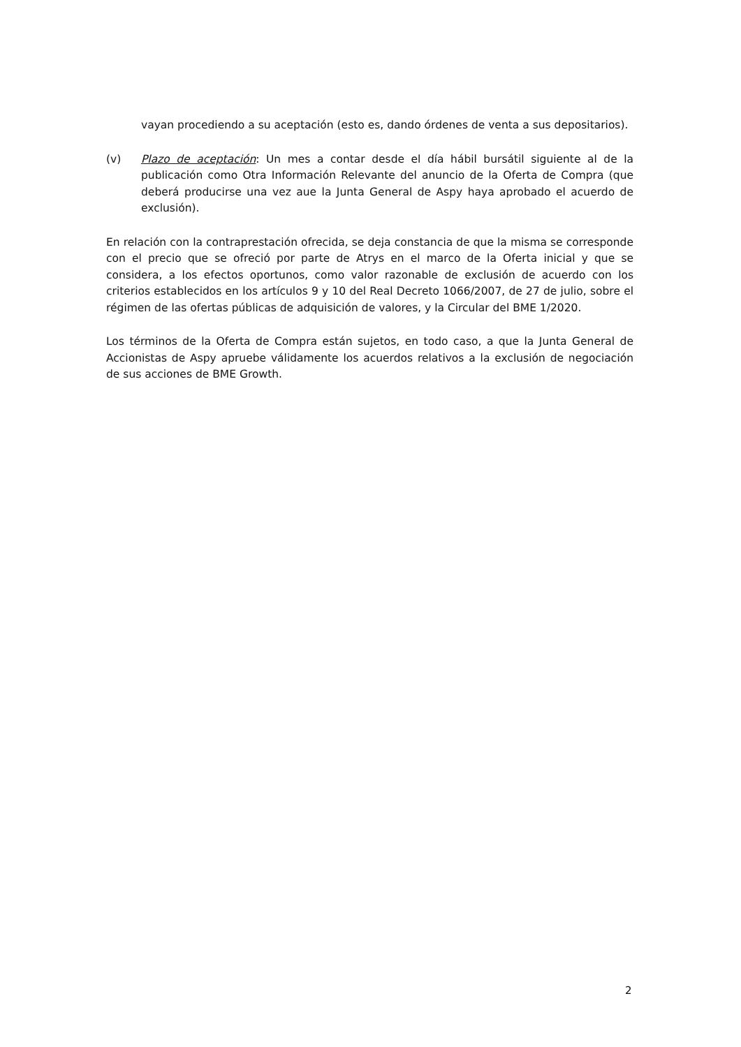vayan procediendo a su aceptación (esto es, dando órdenes de venta a sus depositarios).
(v) Plazo de aceptación: Un mes a contar desde el día hábil bursátil siguiente al de la publicación como Otra Información Relevante del anuncio de la Oferta de Compra (que deberá producirse una vez aue la Junta General de Aspy haya aprobado el acuerdo de exclusión).
En relación con la contraprestación ofrecida, se deja constancia de que la misma se corresponde con el precio que se ofreció por parte de Atrys en el marco de la Oferta inicial y que se considera, a los efectos oportunos, como valor razonable de exclusión de acuerdo con los criterios establecidos en los artículos 9 y 10 del Real Decreto 1066/2007, de 27 de julio, sobre el régimen de las ofertas públicas de adquisición de valores, y la Circular del BME 1/2020.
Los términos de la Oferta de Compra están sujetos, en todo caso, a que la Junta General de Accionistas de Aspy apruebe válidamente los acuerdos relativos a la exclusión de negociación de sus acciones de BME Growth.
2